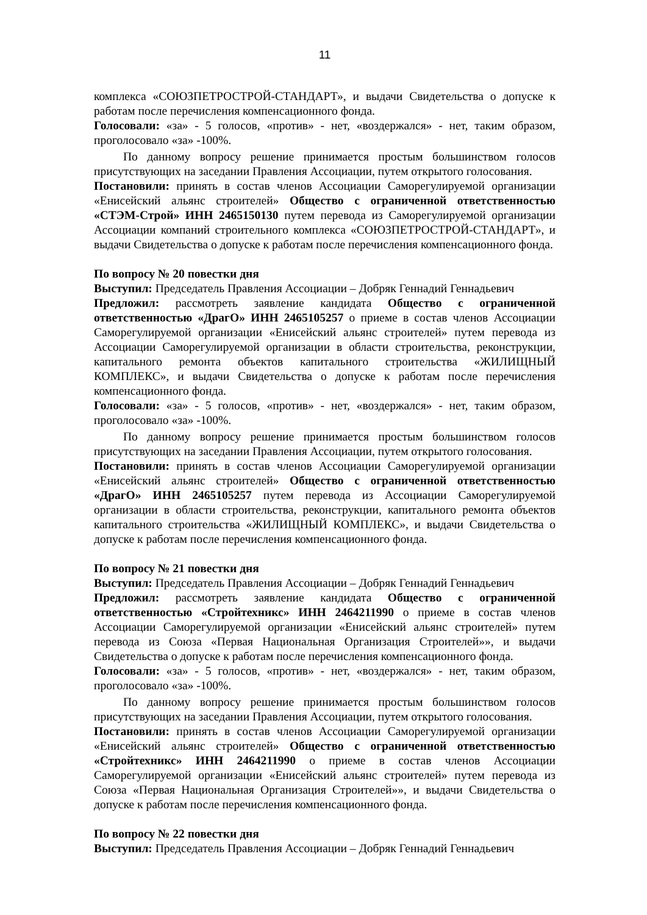11
комплекса «СОЮЗПЕТРОСТРОЙ-СТАНДАРТ», и выдачи Свидетельства о допуске к работам после перечисления компенсационного фонда.
Голосовали: «за» - 5 голосов, «против» - нет, «воздержался» - нет, таким образом, проголосовало «за» -100%.
По данному вопросу решение принимается простым большинством голосов присутствующих на заседании Правления Ассоциации, путем открытого голосования.
Постановили: принять в состав членов Ассоциации Саморегулируемой организации «Енисейский альянс строителей» Общество с ограниченной ответственностью «СТЭМ-Строй» ИНН 2465150130 путем перевода из Саморегулируемой организации Ассоциации компаний строительного комплекса «СОЮЗПЕТРОСТРОЙ-СТАНДАРТ», и выдачи Свидетельства о допуске к работам после перечисления компенсационного фонда.
По вопросу № 20 повестки дня
Выступил: Председатель Правления Ассоциации – Добряк Геннадий Геннадьевич
Предложил: рассмотреть заявление кандидата Общество с ограниченной ответственностью «ДрагО» ИНН 2465105257 о приеме в состав членов Ассоциации Саморегулируемой организации «Енисейский альянс строителей» путем перевода из Ассоциации Саморегулируемой организации в области строительства, реконструкции, капитального ремонта объектов капитального строительства «ЖИЛИЩНЫЙ КОМПЛЕКС», и выдачи Свидетельства о допуске к работам после перечисления компенсационного фонда.
Голосовали: «за» - 5 голосов, «против» - нет, «воздержался» - нет, таким образом, проголосовало «за» -100%.
По данному вопросу решение принимается простым большинством голосов присутствующих на заседании Правления Ассоциации, путем открытого голосования.
Постановили: принять в состав членов Ассоциации Саморегулируемой организации «Енисейский альянс строителей» Общество с ограниченной ответственностью «ДрагО» ИНН 2465105257 путем перевода из Ассоциации Саморегулируемой организации в области строительства, реконструкции, капитального ремонта объектов капитального строительства «ЖИЛИЩНЫЙ КОМПЛЕКС», и выдачи Свидетельства о допуске к работам после перечисления компенсационного фонда.
По вопросу № 21 повестки дня
Выступил: Председатель Правления Ассоциации – Добряк Геннадий Геннадьевич
Предложил: рассмотреть заявление кандидата Общество с ограниченной ответственностью «Стройтехникс» ИНН 2464211990 о приеме в состав членов Ассоциации Саморегулируемой организации «Енисейский альянс строителей» путем перевода из Союза «Первая Национальная Организация Строителей»», и выдачи Свидетельства о допуске к работам после перечисления компенсационного фонда.
Голосовали: «за» - 5 голосов, «против» - нет, «воздержался» - нет, таким образом, проголосовало «за» -100%.
По данному вопросу решение принимается простым большинством голосов присутствующих на заседании Правления Ассоциации, путем открытого голосования.
Постановили: принять в состав членов Ассоциации Саморегулируемой организации «Енисейский альянс строителей» Общество с ограниченной ответственностью «Стройтехникс» ИНН 2464211990 о приеме в состав членов Ассоциации Саморегулируемой организации «Енисейский альянс строителей» путем перевода из Союза «Первая Национальная Организация Строителей»», и выдачи Свидетельства о допуске к работам после перечисления компенсационного фонда.
По вопросу № 22 повестки дня
Выступил: Председатель Правления Ассоциации – Добряк Геннадий Геннадьевич